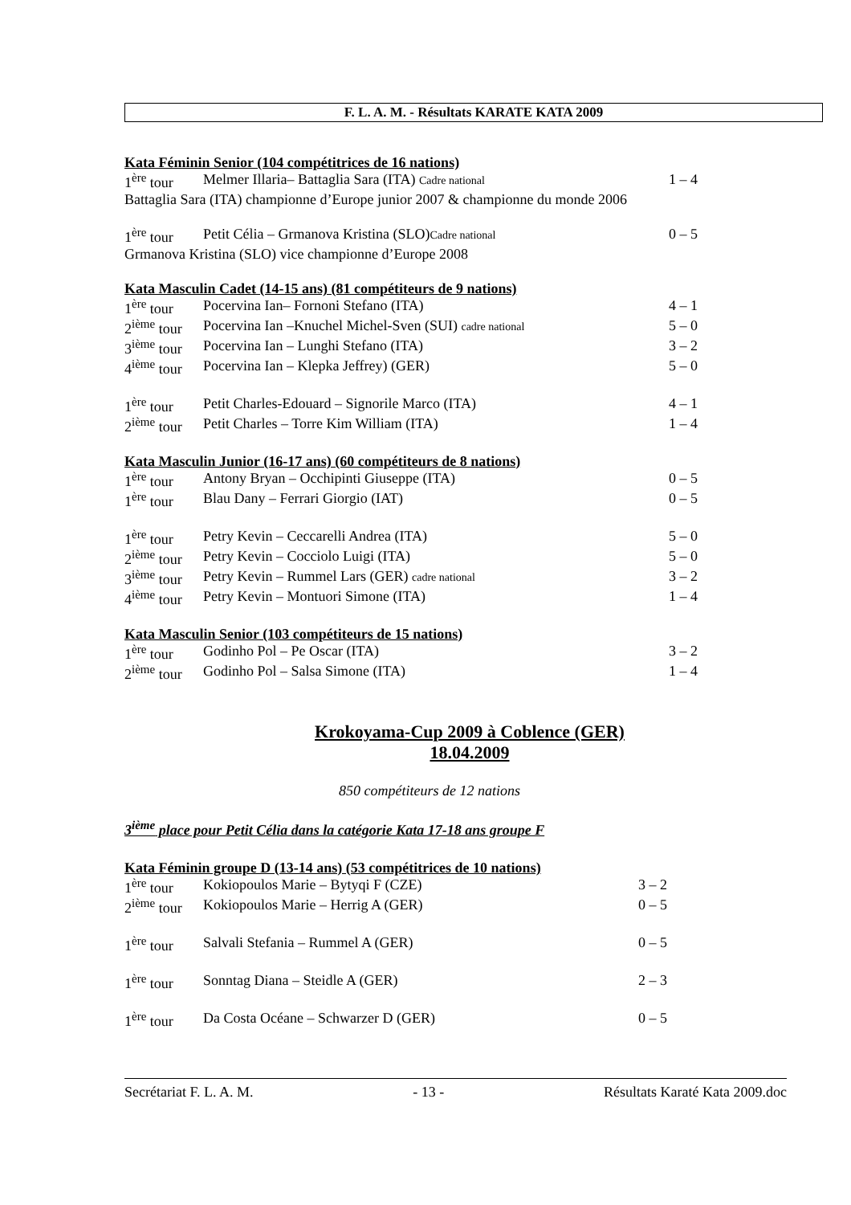F. L. A. M. - Résultats KARATE KATA 2009
Kata Féminin Senior (104 compétitrices de 16 nations)
| 1<sup>ère</sup> tour | Melmer Illaria– Battaglia Sara (ITA) Cadre national | 1 – 4 |
Battaglia Sara (ITA) championne d’Europe junior 2007 & championne du monde 2006
| 1<sup>ère</sup> tour | Petit Célia – Grmanova Kristina (SLO) Cadre national | 0 – 5 |
Grmanova Kristina (SLO) vice championne d’Europe 2008
Kata Masculin Cadet (14-15 ans) (81 compétiteurs de 9 nations)
| 1<sup>ère</sup> tour | Pocervina Ian– Fornoni Stefano (ITA) | 4 – 1 |
| 2<sup>ième</sup> tour | Pocervina Ian –Knuchel Michel-Sven (SUI) cadre national | 5 – 0 |
| 3<sup>ième</sup> tour | Pocervina Ian – Lunghi Stefano (ITA) | 3 – 2 |
| 4<sup>ième</sup> tour | Pocervina Ian – Klepka Jeffrey) (GER) | 5 – 0 |
| 1<sup>ère</sup> tour | Petit Charles-Edouard – Signorile Marco (ITA) | 4 – 1 |
| 2<sup>ième</sup> tour | Petit Charles – Torre Kim William (ITA) | 1 – 4 |
Kata Masculin Junior (16-17 ans) (60 compétiteurs de 8 nations)
| 1<sup>ère</sup> tour | Antony Bryan – Occhipinti Giuseppe (ITA) | 0 – 5 |
| 1<sup>ère</sup> tour | Blau Dany – Ferrari Giorgio (IAT) | 0 – 5 |
| 1<sup>ère</sup> tour | Petry Kevin – Ceccarelli Andrea (ITA) | 5 – 0 |
| 2<sup>ième</sup> tour | Petry Kevin – Cocciolo Luigi (ITA) | 5 – 0 |
| 3<sup>ième</sup> tour | Petry Kevin – Rummel Lars (GER) cadre national | 3 – 2 |
| 4<sup>ième</sup> tour | Petry Kevin – Montuori Simone (ITA) | 1 – 4 |
Kata Masculin Senior (103 compétiteurs de 15 nations)
| 1<sup>ère</sup> tour | Godinho Pol – Pe Oscar (ITA) | 3 – 2 |
| 2<sup>ième</sup> tour | Godinho Pol – Salsa Simone (ITA) | 1 – 4 |
Krokoyama-Cup 2009 à Coblence (GER)
18.04.2009
850 compétiteurs de 12 nations
3<sup>ième</sup> place pour Petit Célia dans la catégorie Kata 17-18 ans groupe F
Kata Féminin groupe D (13-14 ans) (53 compétitrices de 10 nations)
| 1<sup>ère</sup> tour | Kokiopoulos Marie – Bytyqi F (CZE) | 3 – 2 |
| 2<sup>ième</sup> tour | Kokiopoulos Marie – Herrig A (GER) | 0 – 5 |
| 1<sup>ère</sup> tour | Salvali Stefania – Rummel A (GER) | 0 – 5 |
| 1<sup>ère</sup> tour | Sonntag Diana – Steidle A (GER) | 2 – 3 |
| 1<sup>ère</sup> tour | Da Costa Océane – Schwarzer D (GER) | 0 – 5 |
Secrétariat F. L. A. M. - 13 - Résultats Karaté Kata 2009.doc